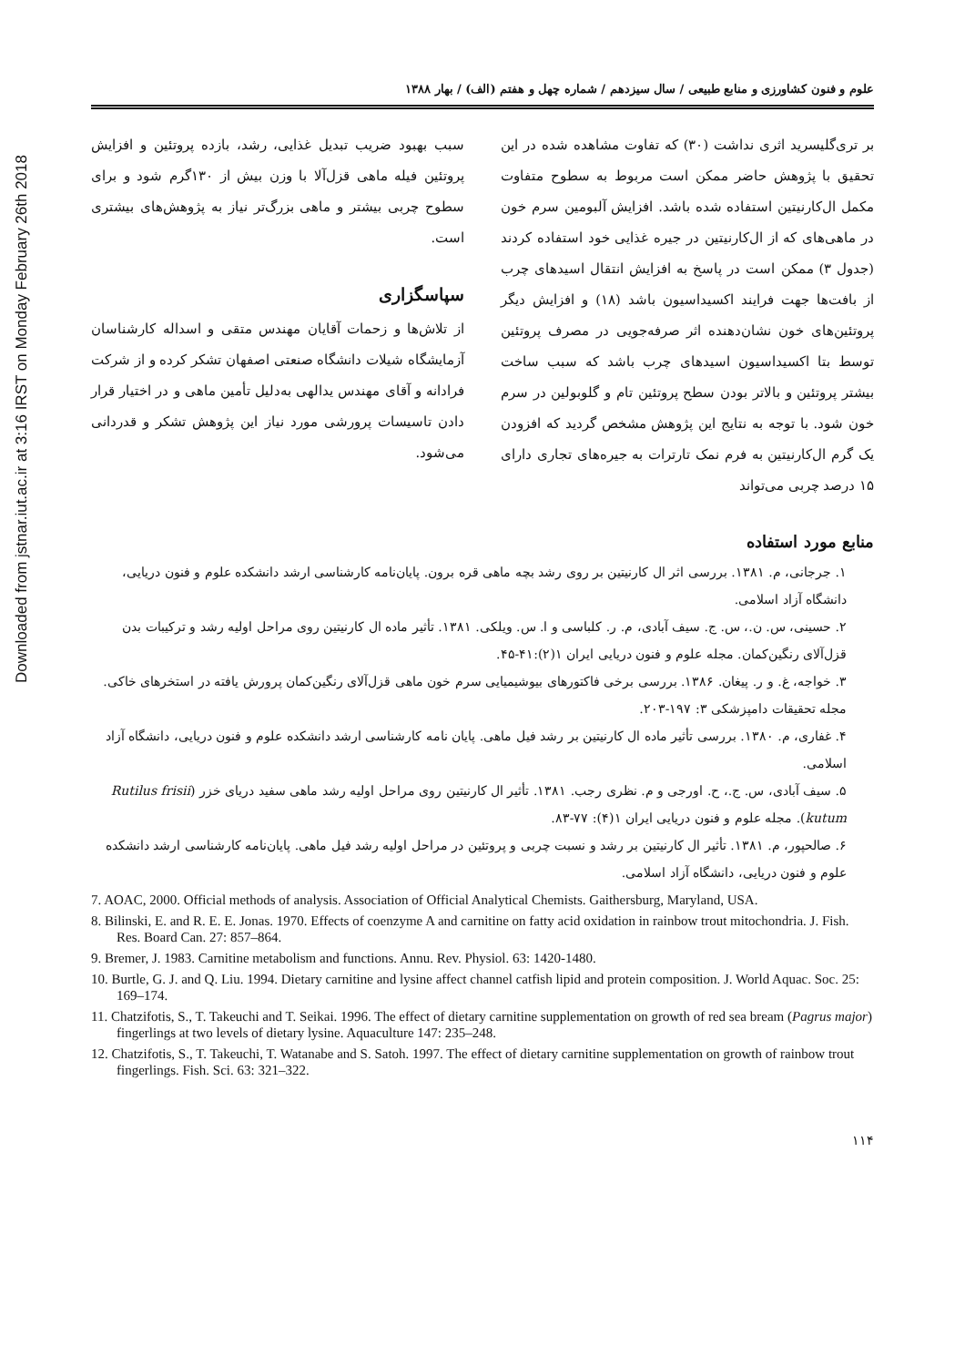Downloaded from jstnar.iut.ac.ir at 3:16 IRST on Monday February 26th 2018
علوم و فنون کشاورزی و منابع طبیعی / سال سیزدهم / شماره چهل و هفتم (الف) / بهار ۱۳۸۸
بر تری‌گلیسرید اثری نداشت (۳۰) که تفاوت مشاهده شده در این تحقیق با پژوهش حاضر ممکن است مربوط به سطوح متفاوت مکمل ال‌کارنیتین استفاده شده باشد. افزایش آلبومین سرم خون در ماهی‌های که از ال‌کارنیتین در جیره غذایی خود استفاده کردند (جدول ۳) ممکن است در پاسخ به افزایش انتقال اسیدهای چرب از بافت‌ها جهت فرایند اکسیداسیون باشد (۱۸) و افزایش دیگر پروتئین‌های خون نشان‌دهنده اثر صرفه‌جویی در مصرف پروتئین توسط بتا اکسیداسیون اسیدهای چرب باشد که سبب ساخت بیشتر پروتئین و بالاتر بودن سطح پروتئین تام و گلوبولین در سرم خون شود. با توجه به نتایج این پژوهش مشخص گردید که افزودن یک گرم ال‌کارنیتین به فرم نمک تارترات به جیره‌های تجاری دارای ۱۵ درصد چربی می‌تواند
سبب بهبود ضریب تبدیل غذایی، رشد، بازده پروتئین و افزایش پروتئین فیله ماهی قزل‌آلا با وزن بیش از ۱۳۰گرم شود و برای سطوح چربی بیشتر و ماهی بزرگ‌تر نیاز به پژوهش‌های بیشتری است.
سپاسگزاری
از تلاش‌ها و زحمات آقایان مهندس متقی و اسداله کارشناسان آزمایشگاه شیلات دانشگاه صنعتی اصفهان تشکر کرده و از شرکت فرادانه و آقای مهندس یدالهی به‌دلیل تأمین ماهی و در اختیار قرار دادن تاسیسات پرورشی مورد نیاز این پژوهش تشکر و قدردانی می‌شود.
منابع مورد استفاده
۱. جرجانی، م. ۱۳۸۱. بررسی اثر ال کارنیتین بر روی رشد بچه ماهی قره برون. پایان‌نامه کارشناسی ارشد دانشکده علوم و فنون دریایی، دانشگاه آزاد اسلامی.
۲. حسینی، س. ن.، س. ج. سیف آبادی، م. ر. کلباسی و ا. س. ویلکی. ۱۳۸۱. تأثیر ماده ال کارنیتین روی مراحل اولیه رشد و ترکیبات بدن قزل‌آلای رنگین‌کمان. مجله علوم و فنون دریایی ایران ۱(۲):۴۱-۴۵.
۳. خواجه، غ. و ر. پیغان. ۱۳۸۶. بررسی برخی فاکتورهای بیوشیمیایی سرم خون ماهی قزل‌آلای رنگین‌کمان پرورش یافته در استخرهای خاکی. مجله تحقیقات دامپزشکی ۳: ۱۹۷-۲۰۳.
۴. غفاری، م. ۱۳۸۰. بررسی تأثیر ماده ال کارنیتین بر رشد فیل ماهی. پایان نامه کارشناسی ارشد دانشکده علوم و فنون دریایی، دانشگاه آزاد اسلامی.
۵. سیف آبادی، س. ج.، ح. اورجی و م. نظری رجب. ۱۳۸۱. تأثیر ال کارنیتین روی مراحل اولیه رشد ماهی سفید دریای خزر (Rutilus frisii kutum). مجله علوم و فنون دریایی ایران ۱(۴): ۷۷-۸۳.
۶. صالحپور، م. ۱۳۸۱. تأثیر ال کارنیتین بر رشد و نسبت چربی و پروتئین در مراحل اولیه رشد فیل ماهی. پایان‌نامه کارشناسی ارشد دانشکده علوم و فنون دریایی، دانشگاه آزاد اسلامی.
7. AOAC, 2000. Official methods of analysis. Association of Official Analytical Chemists. Gaithersburg, Maryland, USA.
8. Bilinski, E. and R. E. E. Jonas. 1970. Effects of coenzyme A and carnitine on fatty acid oxidation in rainbow trout mitochondria. J. Fish. Res. Board Can. 27: 857–864.
9. Bremer, J. 1983. Carnitine metabolism and functions. Annu. Rev. Physiol. 63: 1420-1480.
10. Burtle, G. J. and Q. Liu. 1994. Dietary carnitine and lysine affect channel catfish lipid and protein composition. J. World Aquac. Soc. 25: 169–174.
11. Chatzifotis, S., T. Takeuchi and T. Seikai. 1996. The effect of dietary carnitine supplementation on growth of red sea bream (Pagrus major) fingerlings at two levels of dietary lysine. Aquaculture 147: 235–248.
12. Chatzifotis, S., T. Takeuchi, T. Watanabe and S. Satoh. 1997. The effect of dietary carnitine supplementation on growth of rainbow trout fingerlings. Fish. Sci. 63: 321–322.
۱۱۴